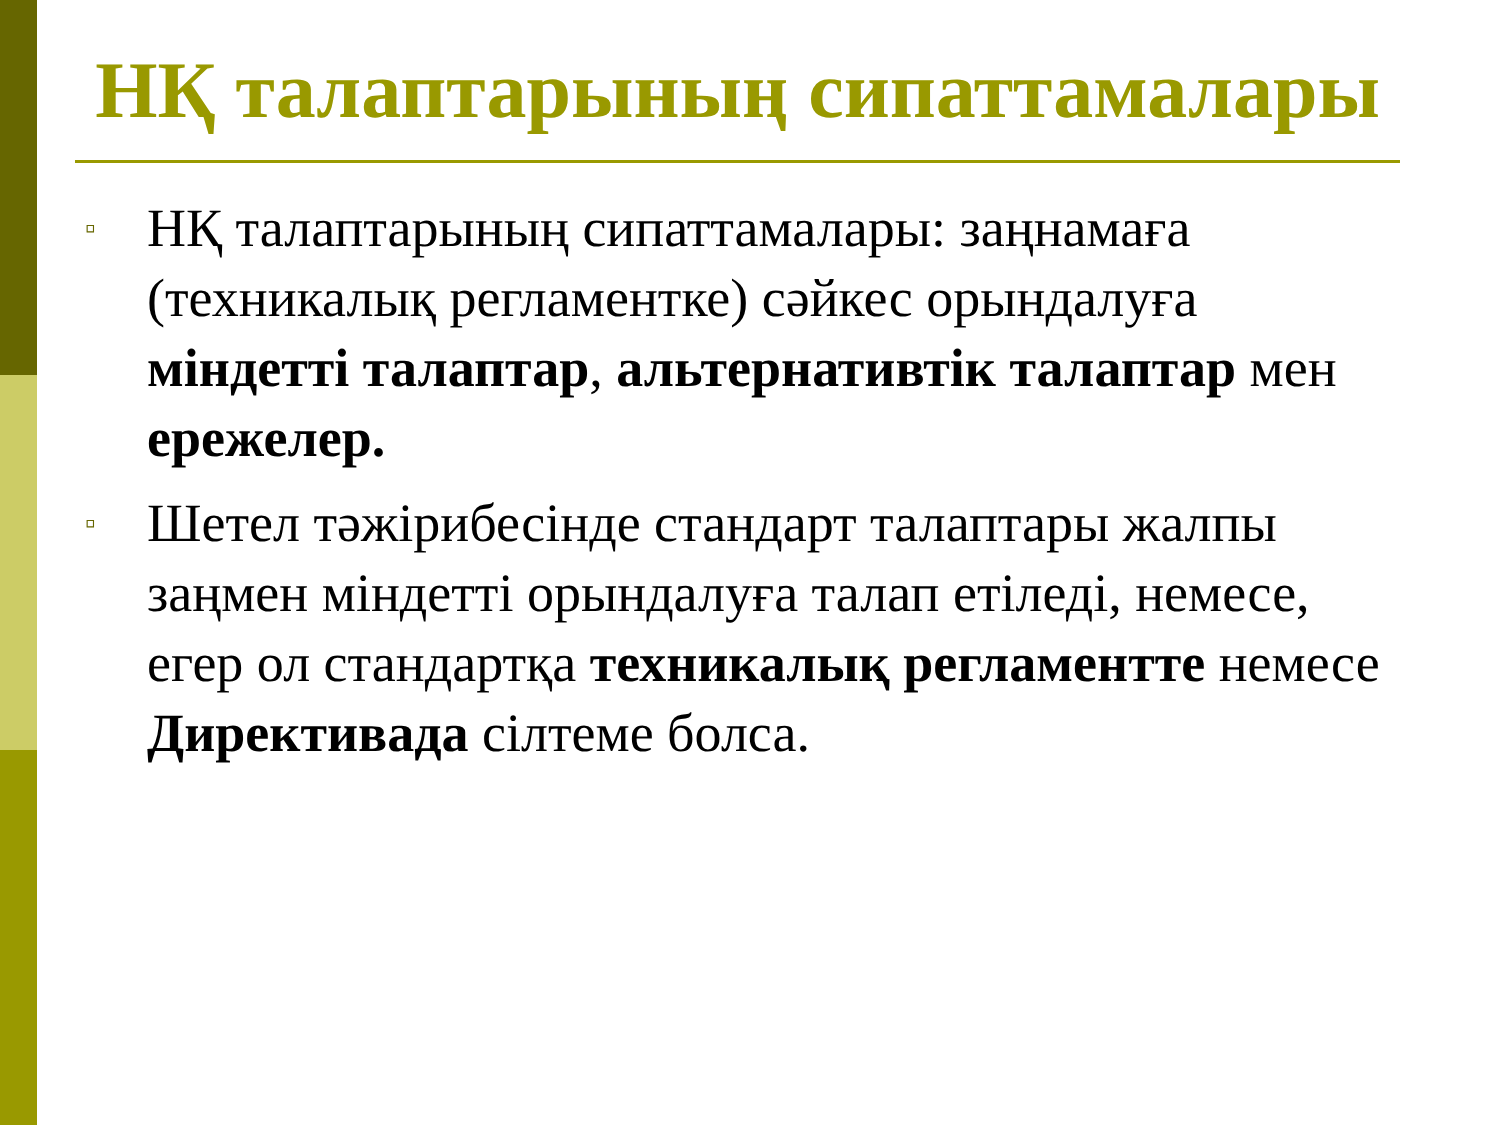НҚ талаптарының сипаттамалары
▫ НҚ талаптарының сипаттамалары: заңнамаға (техникалық регламентке) сәйкес орындалуға міндетті талаптар, альтернативтік талаптар мен ережелер.
▫ Шетел тәжірибесінде стандарт талаптары жалпы заңмен міндетті орындалуға талап етіледі, немесе, егер ол стандартқа техникалық регламентте немесе Директивада сілтеме болса.